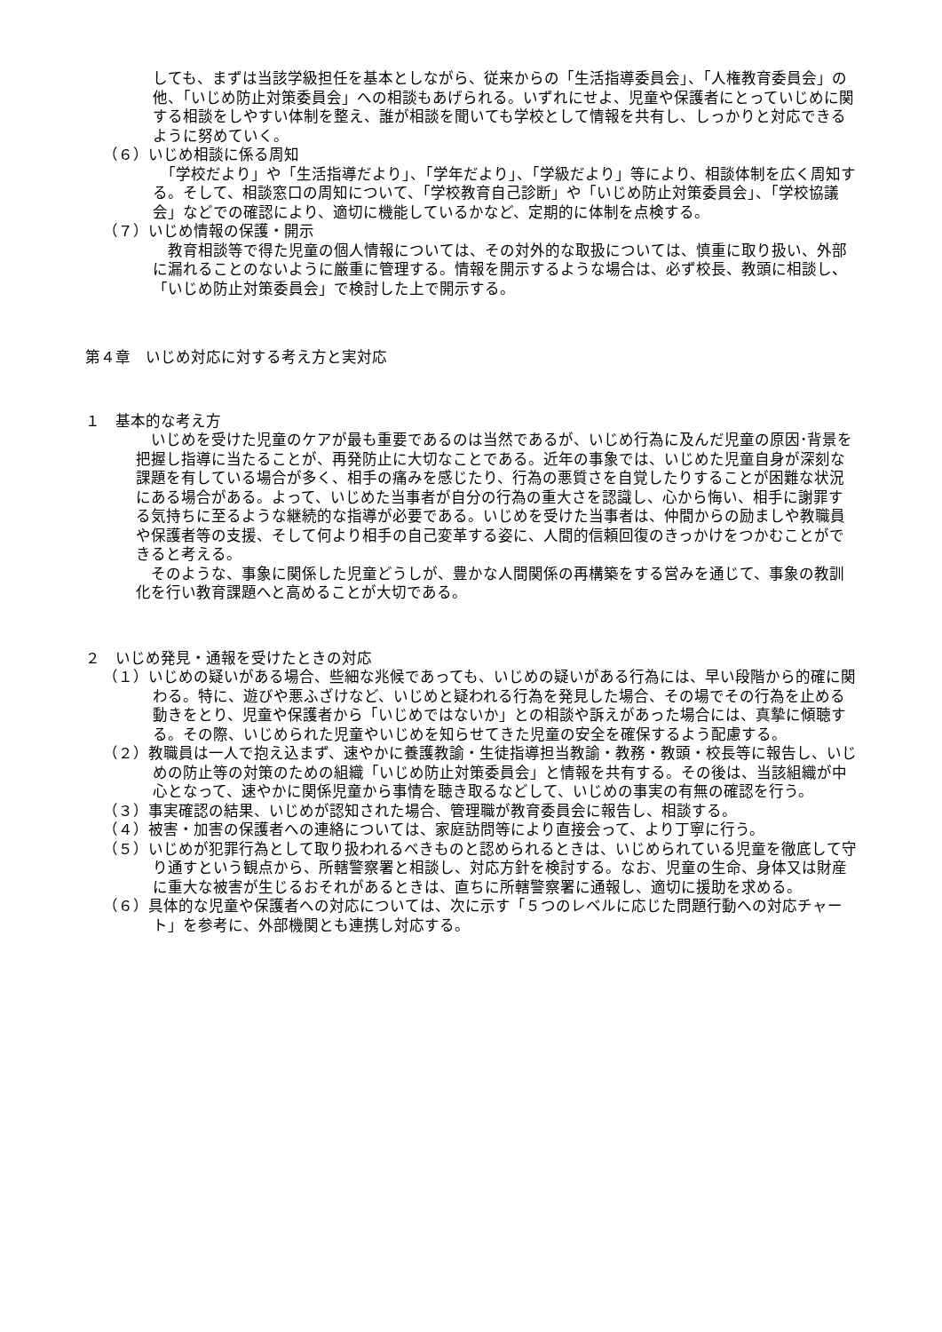しても、まずは当該学級担任を基本としながら、従来からの「生活指導委員会」、「人権教育委員会」の他、「いじめ防止対策委員会」への相談もあげられる。いずれにせよ、児童や保護者にとっていじめに関する相談をしやすい体制を整え、誰が相談を聞いても学校として情報を共有し、しっかりと対応できるように努めていく。
（６）いじめ相談に係る周知
　「学校だより」や「生活指導だより」、「学年だより」、「学級だより」等により、相談体制を広く周知する。そして、相談窓口の周知について、「学校教育自己診断」や「いじめ防止対策委員会」、「学校協議会」などでの確認により、適切に機能しているかなど、定期的に体制を点検する。
（７）いじめ情報の保護・開示
　教育相談等で得た児童の個人情報については、その対外的な取扱については、慎重に取り扱い、外部に漏れることのないように厳重に管理する。情報を開示するような場合は、必ず校長、教頭に相談し、「いじめ防止対策委員会」で検討した上で開示する。
第４章　いじめ対応に対する考え方と実対応
１　基本的な考え方
　いじめを受けた児童のケアが最も重要であるのは当然であるが、いじめ行為に及んだ児童の原因･背景を把握し指導に当たることが、再発防止に大切なことである。近年の事象では、いじめた児童自身が深刻な課題を有している場合が多く、相手の痛みを感じたり、行為の悪質さを自覚したりすることが困難な状況にある場合がある。よって、いじめた当事者が自分の行為の重大さを認識し、心から悔い、相手に謝罪する気持ちに至るような継続的な指導が必要である。いじめを受けた当事者は、仲間からの励ましや教職員や保護者等の支援、そして何より相手の自己変革する姿に、人間的信頼回復のきっかけをつかむことができると考える。
　そのような、事象に関係した児童どうしが、豊かな人間関係の再構築をする営みを通じて、事象の教訓化を行い教育課題へと高めることが大切である。
２　いじめ発見・通報を受けたときの対応
（１）いじめの疑いがある場合、些細な兆候であっても、いじめの疑いがある行為には、早い段階から的確に関わる。特に、遊びや悪ふざけなど、いじめと疑われる行為を発見した場合、その場でその行為を止める動きをとり、児童や保護者から「いじめではないか」との相談や訴えがあった場合には、真摯に傾聴する。その際、いじめられた児童やいじめを知らせてきた児童の安全を確保するよう配慮する。
（２）教職員は一人で抱え込まず、速やかに養護教諭・生徒指導担当教諭・教務・教頭・校長等に報告し、いじめの防止等の対策のための組織「いじめ防止対策委員会」と情報を共有する。その後は、当該組織が中心となって、速やかに関係児童から事情を聴き取るなどして、いじめの事実の有無の確認を行う。
（３）事実確認の結果、いじめが認知された場合、管理職が教育委員会に報告し、相談する。
（４）被害・加害の保護者への連絡については、家庭訪問等により直接会って、より丁寧に行う。
（５）いじめが犯罪行為として取り扱われるべきものと認められるときは、いじめられている児童を徹底して守り通すという観点から、所轄警察署と相談し、対応方針を検討する。なお、児童の生命、身体又は財産に重大な被害が生じるおそれがあるときは、直ちに所轄警察署に通報し、適切に援助を求める。
（６）具体的な児童や保護者への対応については、次に示す「５つのレベルに応じた問題行動への対応チャート」を参考に、外部機関とも連携し対応する。